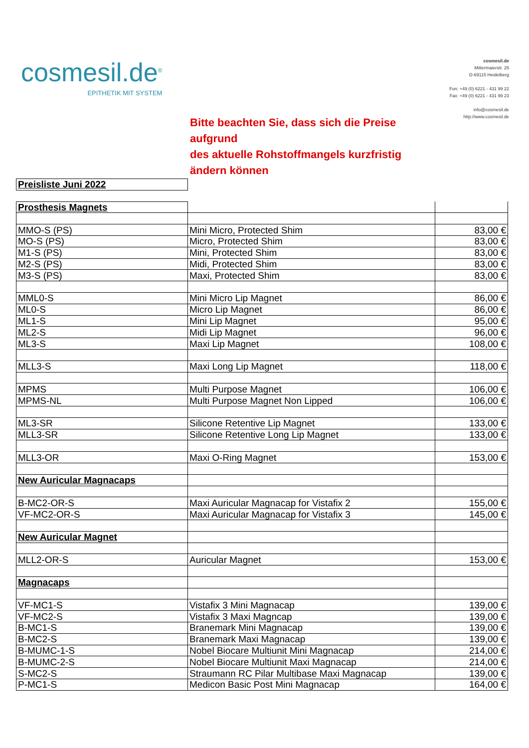cosmesil.de<sup>®</sup>
EPITHETIK MIT SYSTEM
cosmesil.de
Mittermaierstr. 25
D-69115 Heidelberg
Fon: +49 (0) 6221 - 431 99 22
Fax: +49 (0) 6221 - 431 99 23
info@cosmesil.de
http://www.cosmesil.de
Bitte beachten Sie, dass sich die Preise
aufgrund
des aktuelle Rohstoffmangels kurzfristig
ändern können
| Preisliste Juni 2022 | | |
| Prosthesis Magnets | | |
| MMO-S (PS) | Mini Micro, Protected Shim | 83,00 € |
| MO-S (PS) | Micro, Protected Shim | 83,00 € |
| M1-S (PS) | Mini, Protected Shim | 83,00 € |
| M2-S (PS) | Midi, Protected Shim | 83,00 € |
| M3-S (PS) | Maxi, Protected Shim | 83,00 € |
| MML0-S | Mini Micro Lip Magnet | 86,00 € |
| ML0-S | Micro Lip Magnet | 86,00 € |
| ML1-S | Mini Lip Magnet | 95,00 € |
| ML2-S | Midi Lip Magnet | 96,00 € |
| ML3-S | Maxi Lip Magnet | 108,00 € |
| MLL3-S | Maxi Long Lip Magnet | 118,00 € |
| MPMS | Multi Purpose Magnet | 106,00 € |
| MPMS-NL | Multi Purpose Magnet Non Lipped | 106,00 € |
| ML3-SR | Silicone Retentive Lip Magnet | 133,00 € |
| MLL3-SR | Silicone Retentive Long Lip Magnet | 133,00 € |
| MLL3-OR | Maxi O-Ring Magnet | 153,00 € |
| New Auricular Magnacaps | | |
| B-MC2-OR-S | Maxi Auricular Magnacap for Vistafix 2 | 155,00 € |
| VF-MC2-OR-S | Maxi Auricular Magnacap for Vistafix 3 | 145,00 € |
| New Auricular Magnet | | |
| MLL2-OR-S | Auricular Magnet | 153,00 € |
| Magnacaps | | |
| VF-MC1-S | Vistafix 3 Mini Magnacap | 139,00 € |
| VF-MC2-S | Vistafix 3 Maxi Magncap | 139,00 € |
| B-MC1-S | Branemark Mini Magnacap | 139,00 € |
| B-MC2-S | Branemark Maxi Magnacap | 139,00 € |
| B-MUMC-1-S | Nobel Biocare Multiunit Mini Magnacap | 214,00 € |
| B-MUMC-2-S | Nobel Biocare Multiunit Maxi Magnacap | 214,00 € |
| S-MC2-S | Straumann RC Pilar Multibase Maxi Magnacap | 139,00 € |
| P-MC1-S | Medicon Basic Post Mini Magnacap | 164,00 € |